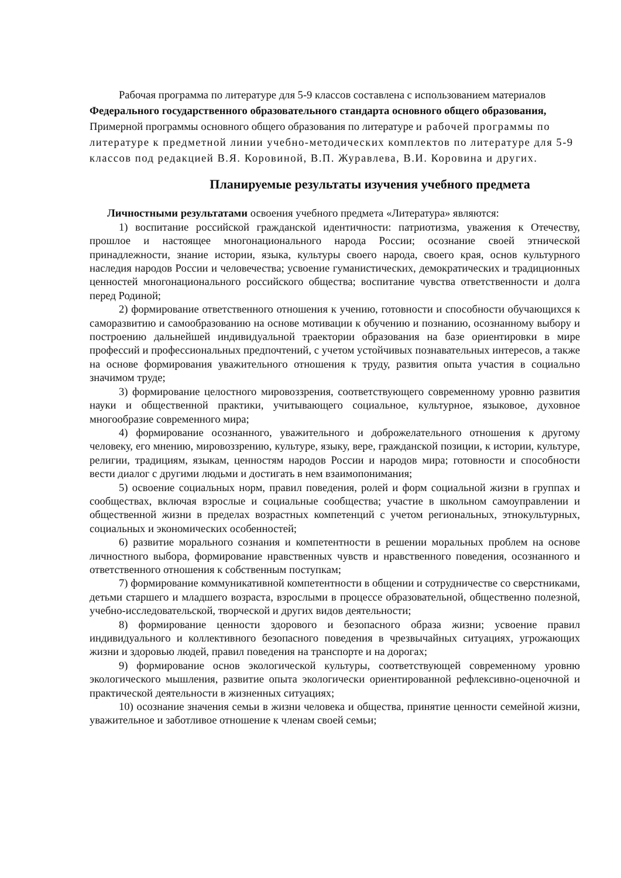Рабочая программа по литературе для 5-9 классов составлена с использованием материалов Федерального государственного образовательного стандарта основного общего образования, Примерной программы основного общего образования по литературе и рабочей программы по литературе к предметной линии учебно-методических комплектов по литературе для 5-9 классов под редакцией В.Я. Коровиной, В.П. Журавлева, В.И. Коровина и других.
Планируемые результаты изучения учебного предмета
Личностными результатами освоения учебного предмета «Литература» являются:
1) воспитание российской гражданской идентичности: патриотизма, уважения к Отечеству, прошлое и настоящее многонационального народа России; осознание своей этнической принадлежности, знание истории, языка, культуры своего народа, своего края, основ культурного наследия народов России и человечества; усвоение гуманистических, демократических и традиционных ценностей многонационального российского общества; воспитание чувства ответственности и долга перед Родиной;
2) формирование ответственного отношения к учению, готовности и способности обучающихся к саморазвитию и самообразованию на основе мотивации к обучению и познанию, осознанному выбору и построению дальнейшей индивидуальной траектории образования на базе ориентировки в мире профессий и профессиональных предпочтений, с учетом устойчивых познавательных интересов, а также на основе формирования уважительного отношения к труду, развития опыта участия в социально значимом труде;
3) формирование целостного мировоззрения, соответствующего современному уровню развития науки и общественной практики, учитывающего социальное, культурное, языковое, духовное многообразие современного мира;
4) формирование осознанного, уважительного и доброжелательного отношения к другому человеку, его мнению, мировоззрению, культуре, языку, вере, гражданской позиции, к истории, культуре, религии, традициям, языкам, ценностям народов России и народов мира; готовности и способности вести диалог с другими людьми и достигать в нем взаимопонимания;
5) освоение социальных норм, правил поведения, ролей и форм социальной жизни в группах и сообществах, включая взрослые и социальные сообщества; участие в школьном самоуправлении и общественной жизни в пределах возрастных компетенций с учетом региональных, этнокультурных, социальных и экономических особенностей;
6) развитие морального сознания и компетентности в решении моральных проблем на основе личностного выбора, формирование нравственных чувств и нравственного поведения, осознанного и ответственного отношения к собственным поступкам;
7) формирование коммуникативной компетентности в общении и сотрудничестве со сверстниками, детьми старшего и младшего возраста, взрослыми в процессе образовательной, общественно полезной, учебно-исследовательской, творческой и других видов деятельности;
8) формирование ценности здорового и безопасного образа жизни; усвоение правил индивидуального и коллективного безопасного поведения в чрезвычайных ситуациях, угрожающих жизни и здоровью людей, правил поведения на транспорте и на дорогах;
9) формирование основ экологической культуры, соответствующей современному уровню экологического мышления, развитие опыта экологически ориентированной рефлексивно-оценочной и практической деятельности в жизненных ситуациях;
10) осознание значения семьи в жизни человека и общества, принятие ценности семейной жизни, уважительное и заботливое отношение к членам своей семьи;